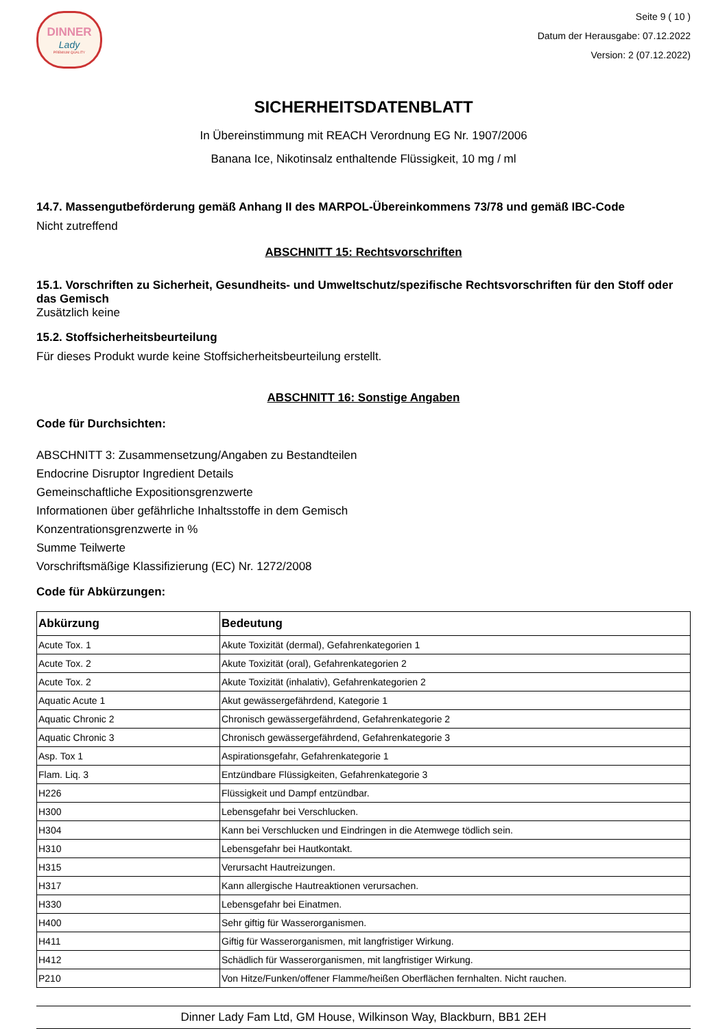DINNER
Lady
PREMIUM QUALITY
Seite 9 ( 10 )
Datum der Herausgabe: 07.12.2022
Version: 2 (07.12.2022)
SICHERHEITSDATENBLATT
In Übereinstimmung mit REACH Verordnung EG Nr. 1907/2006
Banana Ice, Nikotinsalz enthaltende Flüssigkeit, 10 mg / ml
14.7. Massengutbeförderung gemäß Anhang II des MARPOL-Übereinkommens 73/78 und gemäß IBC-Code
Nicht zutreffend
ABSCHNITT 15: Rechtsvorschriften
15.1. Vorschriften zu Sicherheit, Gesundheits- und Umweltschutz/spezifische Rechtsvorschriften für den Stoff oder das Gemisch
Zusätzlich keine
15.2. Stoffsicherheitsbeurteilung
Für dieses Produkt wurde keine Stoffsicherheitsbeurteilung erstellt.
ABSCHNITT 16: Sonstige Angaben
Code für Durchsichten:
ABSCHNITT 3: Zusammensetzung/Angaben zu Bestandteilen
Endocrine Disruptor Ingredient Details
Gemeinschaftliche Expositionsgrenzwerte
Informationen über gefährliche Inhaltsstoffe in dem Gemisch
Konzentrationsgrenzwerte in %
Summe Teilwerte
Vorschriftsmäßige Klassifizierung (EC) Nr. 1272/2008
Code für Abkürzungen:
| Abkürzung | Bedeutung |
| --- | --- |
| Acute Tox. 1 | Akute Toxizität (dermal), Gefahrenkategorien 1 |
| Acute Tox. 2 | Akute Toxizität (oral), Gefahrenkategorien 2 |
| Acute Tox. 2 | Akute Toxizität (inhalativ), Gefahrenkategorien 2 |
| Aquatic Acute 1 | Akut gewässergefährdend, Kategorie 1 |
| Aquatic Chronic 2 | Chronisch gewässergefährdend, Gefahrenkategorie 2 |
| Aquatic Chronic 3 | Chronisch gewässergefährdend, Gefahrenkategorie 3 |
| Asp. Tox 1 | Aspirationsgefahr, Gefahrenkategorie 1 |
| Flam. Liq. 3 | Entzündbare Flüssigkeiten, Gefahrenkategorie 3 |
| H226 | Flüssigkeit und Dampf entzündbar. |
| H300 | Lebensgefahr bei Verschlucken. |
| H304 | Kann bei Verschlucken und Eindringen in die Atemwege tödlich sein. |
| H310 | Lebensgefahr bei Hautkontakt. |
| H315 | Verursacht Hautreizungen. |
| H317 | Kann allergische Hautreaktionen verursachen. |
| H330 | Lebensgefahr bei Einatmen. |
| H400 | Sehr giftig für Wasserorganismen. |
| H411 | Giftig für Wasserorganismen, mit langfristiger Wirkung. |
| H412 | Schädlich für Wasserorganismen, mit langfristiger Wirkung. |
| P210 | Von Hitze/Funken/offener Flamme/heißen Oberflächen fernhalten. Nicht rauchen. |
Dinner Lady Fam Ltd, GM House, Wilkinson Way, Blackburn, BB1 2EH